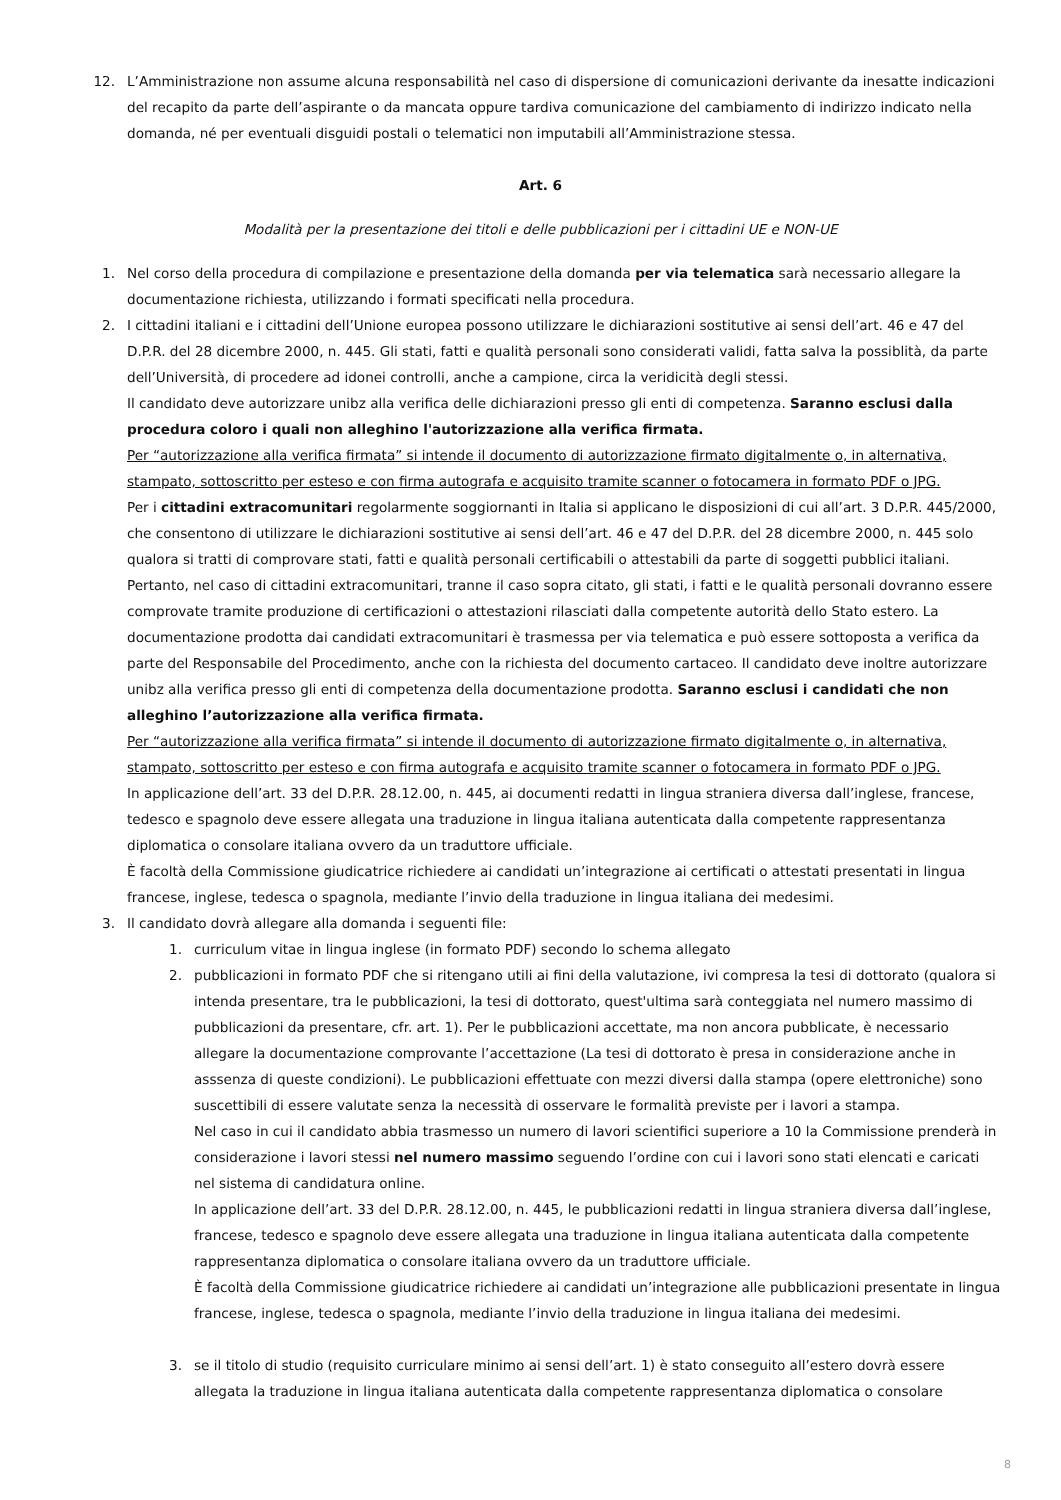12. L’Amministrazione non assume alcuna responsabilità nel caso di dispersione di comunicazioni derivante da inesatte indicazioni del recapito da parte dell’aspirante o da mancata oppure tardiva comunicazione del cambiamento di indirizzo indicato nella domanda, né per eventuali disguidi postali o telematici non imputabili all’Amministrazione stessa.
Art. 6
Modalità per la presentazione dei titoli e delle pubblicazioni per i cittadini UE e NON-UE
1. Nel corso della procedura di compilazione e presentazione della domanda per via telematica sarà necessario allegare la documentazione richiesta, utilizzando i formati specificati nella procedura.
2. I cittadini italiani e i cittadini dell’Unione europea possono utilizzare le dichiarazioni sostitutive ai sensi dell’art. 46 e 47 del D.P.R. del 28 dicembre 2000, n. 445. Gli stati, fatti e qualità personali sono considerati validi, fatta salva la possiblità, da parte dell’Università, di procedere ad idonei controlli, anche a campione, circa la veridicità degli stessi.
Il candidato deve autorizzare unibz alla verifica delle dichiarazioni presso gli enti di competenza. Saranno esclusi dalla procedura coloro i quali non alleghino l'autorizzazione alla verifica firmata.
Per “autorizzazione alla verifica firmata” si intende il documento di autorizzazione firmato digitalmente o, in alternativa, stampato, sottoscritto per esteso e con firma autografa e acquisito tramite scanner o fotocamera in formato PDF o JPG.
Per i cittadini extracomunitari regolarmente soggiornanti in Italia si applicano le disposizioni di cui all’art. 3 D.P.R. 445/2000, che consentono di utilizzare le dichiarazioni sostitutive ai sensi dell’art. 46 e 47 del D.P.R. del 28 dicembre 2000, n. 445 solo qualora si tratti di comprovare stati, fatti e qualità personali certificabili o attestabili da parte di soggetti pubblici italiani. Pertanto, nel caso di cittadini extracomunitari, tranne il caso sopra citato, gli stati, i fatti e le qualità personali dovranno essere comprovate tramite produzione di certificazioni o attestazioni rilasciati dalla competente autorità dello Stato estero. La documentazione prodotta dai candidati extracomunitari è trasmessa per via telematica e può essere sottoposta a verifica da parte del Responsabile del Procedimento, anche con la richiesta del documento cartaceo. Il candidato deve inoltre autorizzare unibz alla verifica presso gli enti di competenza della documentazione prodotta. Saranno esclusi i candidati che non alleghino l’autorizzazione alla verifica firmata.
Per “autorizzazione alla verifica firmata” si intende il documento di autorizzazione firmato digitalmente o, in alternativa, stampato, sottoscritto per esteso e con firma autografa e acquisito tramite scanner o fotocamera in formato PDF o JPG.
In applicazione dell’art. 33 del D.P.R. 28.12.00, n. 445, ai documenti redatti in lingua straniera diversa dall’inglese, francese, tedesco e spagnolo deve essere allegata una traduzione in lingua italiana autenticata dalla competente rappresentanza diplomatica o consolare italiana ovvero da un traduttore ufficiale.
È facoltà della Commissione giudicatrice richiedere ai candidati un’integrazione ai certificati o attestati presentati in lingua francese, inglese, tedesca o spagnola, mediante l’invio della traduzione in lingua italiana dei medesimi.
3. Il candidato dovrà allegare alla domanda i seguenti file:
1. curriculum vitae in lingua inglese (in formato PDF) secondo lo schema allegato
2. pubblicazioni in formato PDF che si ritengano utili ai fini della valutazione, ivi compresa la tesi di dottorato (qualora si intenda presentare, tra le pubblicazioni, la tesi di dottorato, quest'ultima sarà conteggiata nel numero massimo di pubblicazioni da presentare, cfr. art. 1). Per le pubblicazioni accettate, ma non ancora pubblicate, è necessario allegare la documentazione comprovante l’accettazione (La tesi di dottorato è presa in considerazione anche in asssenza di queste condizioni). Le pubblicazioni effettuate con mezzi diversi dalla stampa (opere elettroniche) sono suscettibili di essere valutate senza la necessità di osservare le formalità previste per i lavori a stampa.
Nel caso in cui il candidato abbia trasmesso un numero di lavori scientifici superiore a 10 la Commissione prenderà in considerazione i lavori stessi nel numero massimo seguendo l’ordine con cui i lavori sono stati elencati e caricati nel sistema di candidatura online.
In applicazione dell’art. 33 del D.P.R. 28.12.00, n. 445, le pubblicazioni redatti in lingua straniera diversa dall’inglese, francese, tedesco e spagnolo deve essere allegata una traduzione in lingua italiana autenticata dalla competente rappresentanza diplomatica o consolare italiana ovvero da un traduttore ufficiale.
È facoltà della Commissione giudicatrice richiedere ai candidati un’integrazione alle pubblicazioni presentate in lingua francese, inglese, tedesca o spagnola, mediante l’invio della traduzione in lingua italiana dei medesimi.
3. se il titolo di studio (requisito curriculare minimo ai sensi dell’art. 1) è stato conseguito all’estero dovrà essere allegata la traduzione in lingua italiana autenticata dalla competente rappresentanza diplomatica o consolare
8